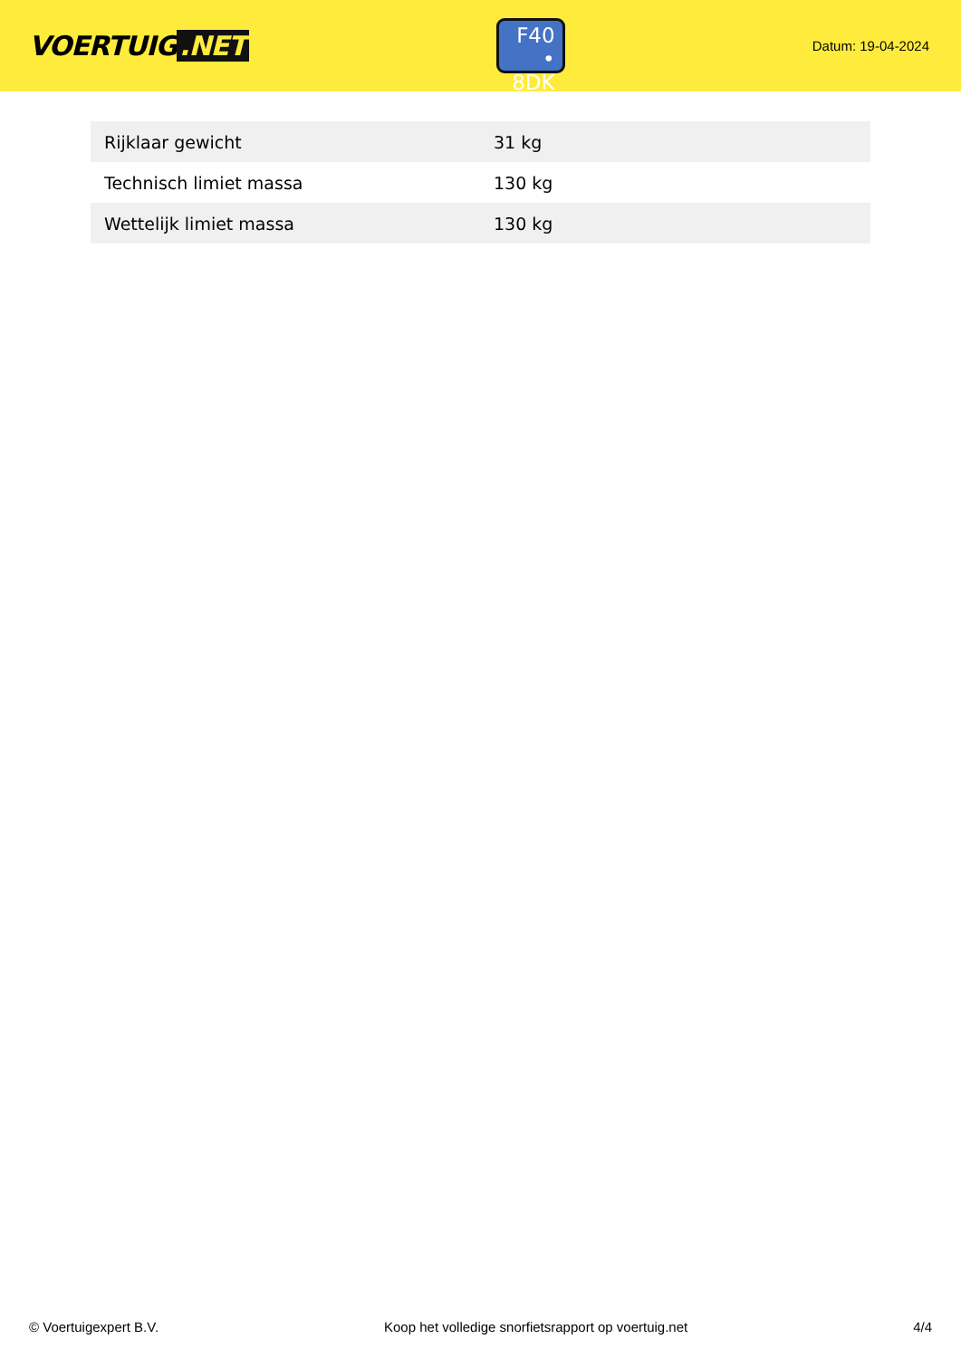VOERTUIG.NET
F40
• 8DK
Datum: 19-04-2024
| Rijklaar gewicht | 31 kg |
| Technisch limiet massa | 130 kg |
| Wettelijk limiet massa | 130 kg |
© Voertuigexpert B.V. Koop het volledige snorfietsrapport op voertuig.net 4/4